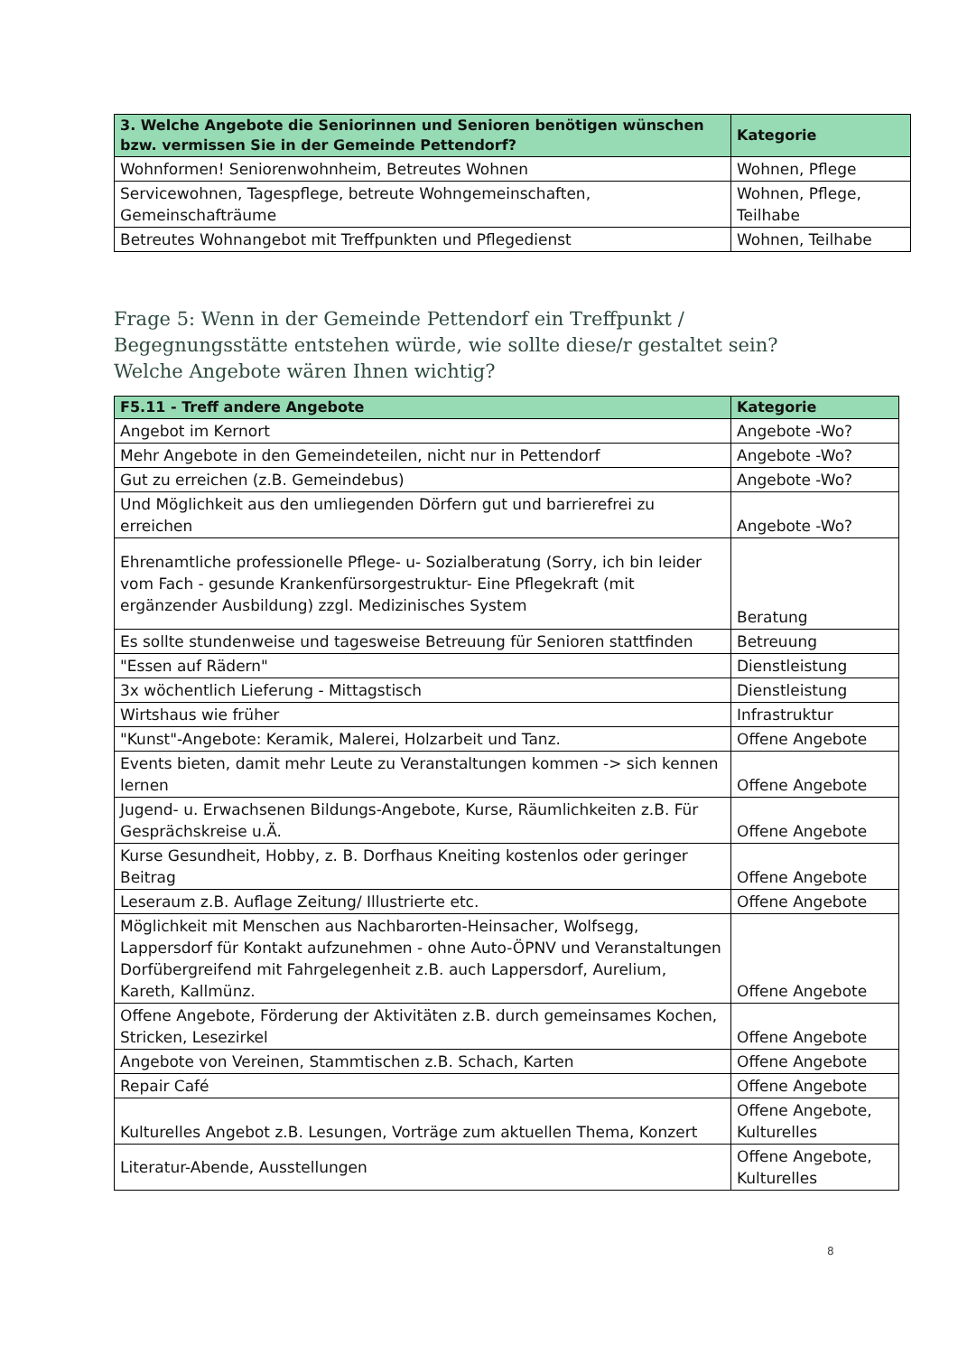| 3. Welche Angebote die Seniorinnen und Senioren benötigen wünschen bzw. vermissen Sie in der Gemeinde Pettendorf? | Kategorie |
| --- | --- |
| Wohnformen! Seniorenwohnheim, Betreutes Wohnen | Wohnen, Pflege |
| Servicewohnen, Tagespflege, betreute Wohngemeinschaften, Gemeinschafträume | Wohnen, Pflege, Teilhabe |
| Betreutes Wohnangebot mit Treffpunkten und Pflegedienst | Wohnen, Teilhabe |
Frage 5: Wenn in der Gemeinde Pettendorf ein Treffpunkt / Begegnungsstätte entstehen würde, wie sollte diese/r gestaltet sein? Welche Angebote wären Ihnen wichtig?
| F5.11 - Treff andere Angebote | Kategorie |
| --- | --- |
| Angebot im Kernort | Angebote -Wo? |
| Mehr Angebote in den Gemeindeteilen, nicht nur in Pettendorf | Angebote -Wo? |
| Gut zu erreichen (z.B. Gemeindebus) | Angebote -Wo? |
| Und Möglichkeit aus den umliegenden Dörfern gut und barrierefrei zu erreichen | Angebote -Wo? |
| Ehrenamtliche professionelle Pflege- u- Sozialberatung (Sorry, ich bin leider vom Fach - gesunde Krankenfürsorgestruktur- Eine Pflegekraft (mit ergänzender Ausbildung) zzgl. Medizinisches System | Beratung |
| Es sollte stundenweise und tagesweise Betreuung für Senioren stattfinden | Betreuung |
| "Essen auf Rädern" | Dienstleistung |
| 3x wöchentlich Lieferung - Mittagstisch | Dienstleistung |
| Wirtshaus wie früher | Infrastruktur |
| "Kunst"-Angebote: Keramik, Malerei, Holzarbeit und Tanz. | Offene Angebote |
| Events bieten, damit mehr Leute zu Veranstaltungen kommen -> sich kennen lernen | Offene Angebote |
| Jugend- u. Erwachsenen Bildungs-Angebote, Kurse, Räumlichkeiten z.B. Für Gesprächskreise u.Ä. | Offene Angebote |
| Kurse Gesundheit, Hobby, z. B. Dorfhaus Kneiting kostenlos oder geringer Beitrag | Offene Angebote |
| Leseraum z.B. Auflage Zeitung/ Illustrierte etc. | Offene Angebote |
| Möglichkeit mit Menschen aus Nachbarorten-Heinsacher, Wolfsegg, Lappersdorf für Kontakt aufzunehmen - ohne Auto-ÖPNV und Veranstaltungen Dorfübergreifend mit Fahrgelegenheit z.B. auch Lappersdorf, Aurelium, Kareth, Kallmünz. | Offene Angebote |
| Offene Angebote, Förderung der Aktivitäten z.B. durch gemeinsames Kochen, Stricken, Lesezirkel | Offene Angebote |
| Angebote von Vereinen, Stammtischen z.B. Schach, Karten | Offene Angebote |
| Repair Café | Offene Angebote |
| Kulturelles Angebot z.B. Lesungen, Vorträge zum aktuellen Thema, Konzert | Offene Angebote, Kulturelles |
| Literatur-Abende, Ausstellungen | Offene Angebote, Kulturelles |
8